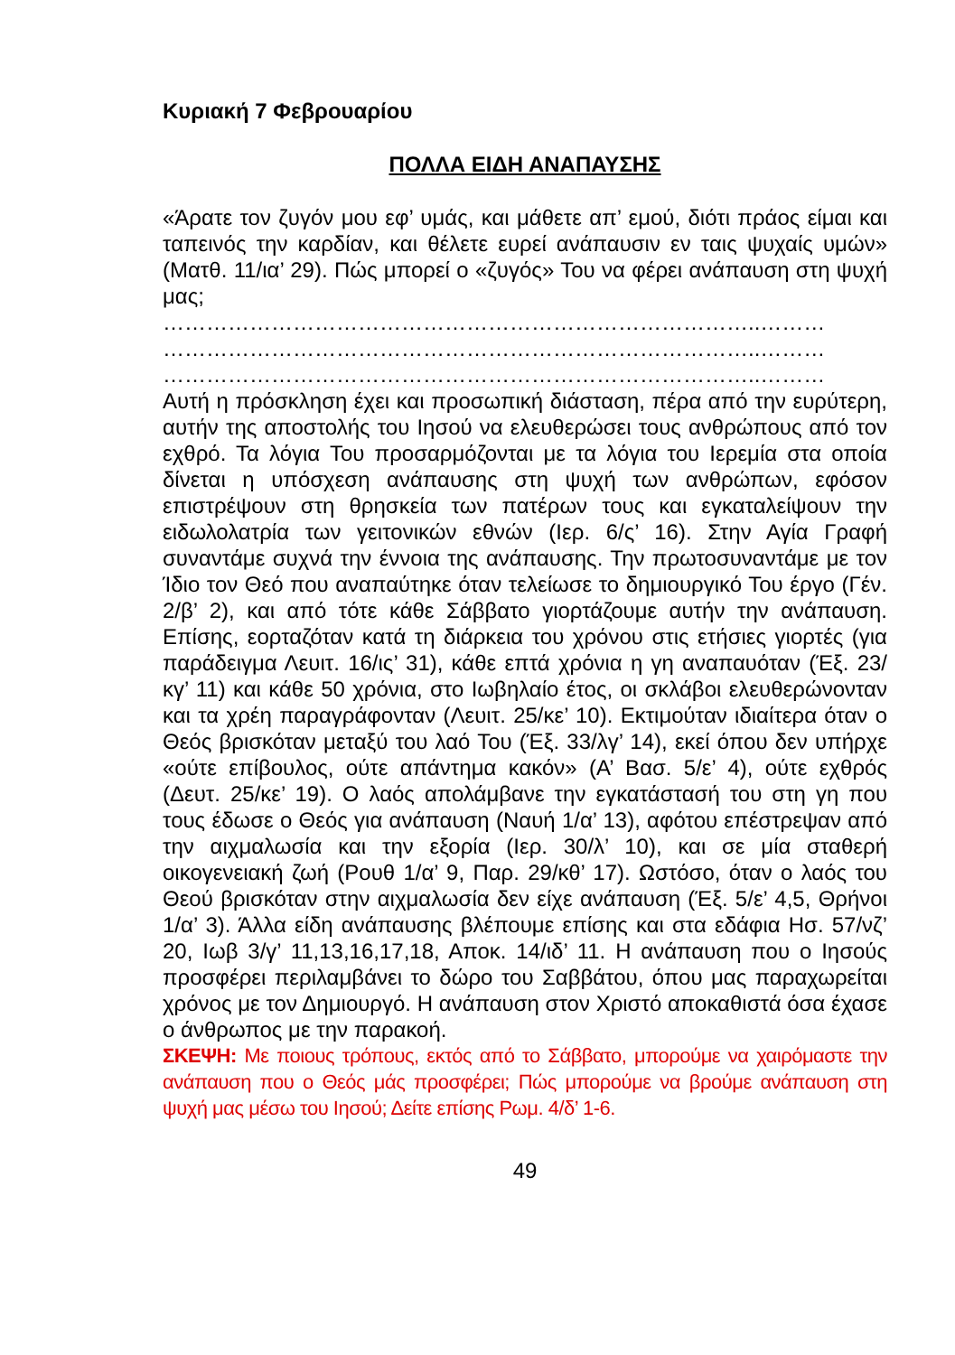Κυριακή 7 Φεβρουαρίου
ΠΟΛΛΑ ΕΙΔΗ ΑΝΑΠΑΥΣΗΣ
«Άρατε τον ζυγόν μου εφ’ υμάς, και μάθετε απ’ εμού, διότι πράος είμαι και ταπεινός την καρδίαν, και θέλετε ευρεί ανάπαυσιν εν ταις ψυχαίς υμών» (Ματθ. 11/ια’ 29). Πώς μπορεί ο «ζυγός» Του να φέρει ανάπαυση στη ψυχή μας;
………………………………………………………………………..………
………………………………………………………………………..………
………………………………………………………………………..………
Αυτή η πρόσκληση έχει και προσωπική διάσταση, πέρα από την ευρύτερη, αυτήν της αποστολής του Ιησού να ελευθερώσει τους ανθρώπους από τον εχθρό. Τα λόγια Του προσαρμόζονται με τα λόγια του Ιερεμία στα οποία δίνεται η υπόσχεση ανάπαυσης στη ψυχή των ανθρώπων, εφόσον επιστρέψουν στη θρησκεία των πατέρων τους και εγκαταλείψουν την ειδωλολατρία των γειτονικών εθνών (Ιερ. 6/ς’ 16). Στην Αγία Γραφή συναντάμε συχνά την έννοια της ανάπαυσης. Την πρωτοσυναντάμε με τον Ίδιο τον Θεό που αναπαύτηκε όταν τελείωσε το δημιουργικό Του έργο (Γέν. 2/β’ 2), και από τότε κάθε Σάββατο γιορτάζουμε αυτήν την ανάπαυση. Επίσης, εορταζόταν κατά τη διάρκεια του χρόνου στις ετήσιες γιορτές (για παράδειγμα Λευιτ. 16/ις’ 31), κάθε επτά χρόνια η γη αναπαυόταν (Έξ. 23/κγ’ 11) και κάθε 50 χρόνια, στο Ιωβηλαίο έτος, οι σκλάβοι ελευθερώνονταν και τα χρέη παραγράφονταν (Λευιτ. 25/κε’ 10). Εκτιμούταν ιδιαίτερα όταν ο Θεός βρισκόταν μεταξύ του λαό Του (Έξ. 33/λγ’ 14), εκεί όπου δεν υπήρχε «ούτε επίβουλος, ούτε απάντημα κακόν» (Α’ Βασ. 5/ε’ 4), ούτε εχθρός (Δευτ. 25/κε’ 19). Ο λαός απολάμβανε την εγκατάστασή του στη γη που τους έδωσε ο Θεός για ανάπαυση (Ναυή 1/α’ 13), αφότου επέστρεψαν από την αιχμαλωσία και την εξορία (Ιερ. 30/λ’ 10), και σε μία σταθερή οικογενειακή ζωή (Ρουθ 1/α’ 9, Παρ. 29/κθ’ 17). Ωστόσο, όταν ο λαός του Θεού βρισκόταν στην αιχμαλωσία δεν είχε ανάπαυση (Έξ. 5/ε’ 4,5, Θρήνοι 1/α’ 3). Άλλα είδη ανάπαυσης βλέπουμε επίσης και στα εδάφια Ησ. 57/νζ’ 20, Ιωβ 3/γ’ 11,13,16,17,18, Αποκ. 14/ιδ’ 11. Η ανάπαυση που ο Ιησούς προσφέρει περιλαμβάνει το δώρο του Σαββάτου, όπου μας παραχωρείται χρόνος με τον Δημιουργό. Η ανάπαυση στον Χριστό αποκαθιστά όσα έχασε ο άνθρωπος με την παρακοή.
ΣΚΕΨΗ: Με ποιους τρόπους, εκτός από το Σάββατο, μπορούμε να χαιρόμαστε την ανάπαυση που ο Θεός μάς προσφέρει; Πώς μπορούμε να βρούμε ανάπαυση στη ψυχή μας μέσω του Ιησού; Δείτε επίσης Ρωμ. 4/δ’ 1-6.
49